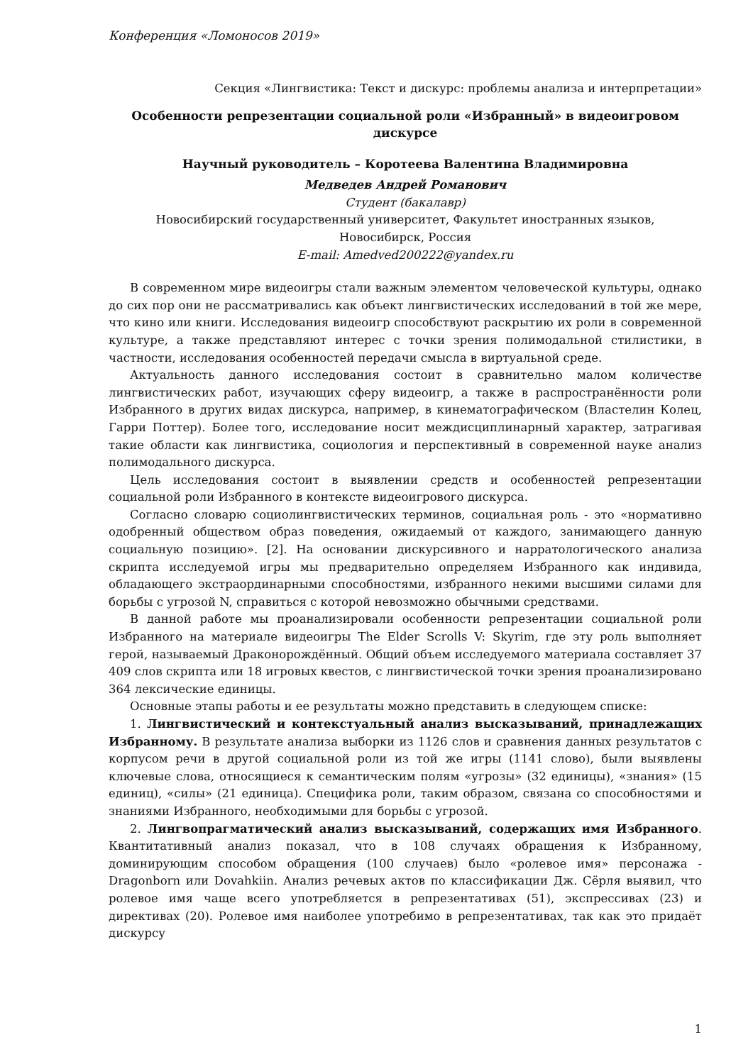Конференция «Ломоносов 2019»
Секция «Лингвистика: Текст и дискурс: проблемы анализа и интерпретации»
Особенности репрезентации социальной роли «Избранный» в видеоигровом дискурсе
Научный руководитель – Коротеева Валентина Владимировна
Медведев Андрей Романович
Студент (бакалавр)
Новосибирский государственный университет, Факультет иностранных языков,
Новосибирск, Россия
E-mail: Amedved200222@yandex.ru
В современном мире видеоигры стали важным элементом человеческой культуры, однако до сих пор они не рассматривались как объект лингвистических исследований в той же мере, что кино или книги. Исследования видеоигр способствуют раскрытию их роли в современной культуре, а также представляют интерес с точки зрения полимодальной стилистики, в частности, исследования особенностей передачи смысла в виртуальной среде.
Актуальность данного исследования состоит в сравнительно малом количестве лингвистических работ, изучающих сферу видеоигр, а также в распространённости роли Избранного в других видах дискурса, например, в кинематографическом (Властелин Колец, Гарри Поттер). Более того, исследование носит междисциплинарный характер, затрагивая такие области как лингвистика, социология и перспективный в современной науке анализ полимодального дискурса.
Цель исследования состоит в выявлении средств и особенностей репрезентации социальной роли Избранного в контексте видеоигрового дискурса.
Согласно словарю социолингвистических терминов, социальная роль - это «нормативно одобренный обществом образ поведения, ожидаемый от каждого, занимающего данную социальную позицию». [2]. На основании дискурсивного и нарратологического анализа скрипта исследуемой игры мы предварительно определяем Избранного как индивида, обладающего экстраординарными способностями, избранного некими высшими силами для борьбы с угрозой N, справиться с которой невозможно обычными средствами.
В данной работе мы проанализировали особенности репрезентации социальной роли Избранного на материале видеоигры The Elder Scrolls V: Skyrim, где эту роль выполняет герой, называемый Драконорождённый. Общий объем исследуемого материала составляет 37 409 слов скрипта или 18 игровых квестов, с лингвистической точки зрения проанализировано 364 лексические единицы.
Основные этапы работы и ее результаты можно представить в следующем списке:
1. Лингвистический и контекстуальный анализ высказываний, принадлежащих Избранному. В результате анализа выборки из 1126 слов и сравнения данных результатов с корпусом речи в другой социальной роли из той же игры (1141 слово), были выявлены ключевые слова, относящиеся к семантическим полям «угрозы» (32 единицы), «знания» (15 единиц), «силы» (21 единица). Специфика роли, таким образом, связана со способностями и знаниями Избранного, необходимыми для борьбы с угрозой.
2. Лингвопрагматический анализ высказываний, содержащих имя Избранного. Квантитативный анализ показал, что в 108 случаях обращения к Избранному, доминирующим способом обращения (100 случаев) было «ролевое имя» персонажа - Dragonborn или Dovahkiin. Анализ речевых актов по классификации Дж. Сёрля выявил, что ролевое имя чаще всего употребляется в репрезентативах (51), экспрессивах (23) и директивах (20). Ролевое имя наиболее употребимо в репрезентативах, так как это придаёт дискурсу
1